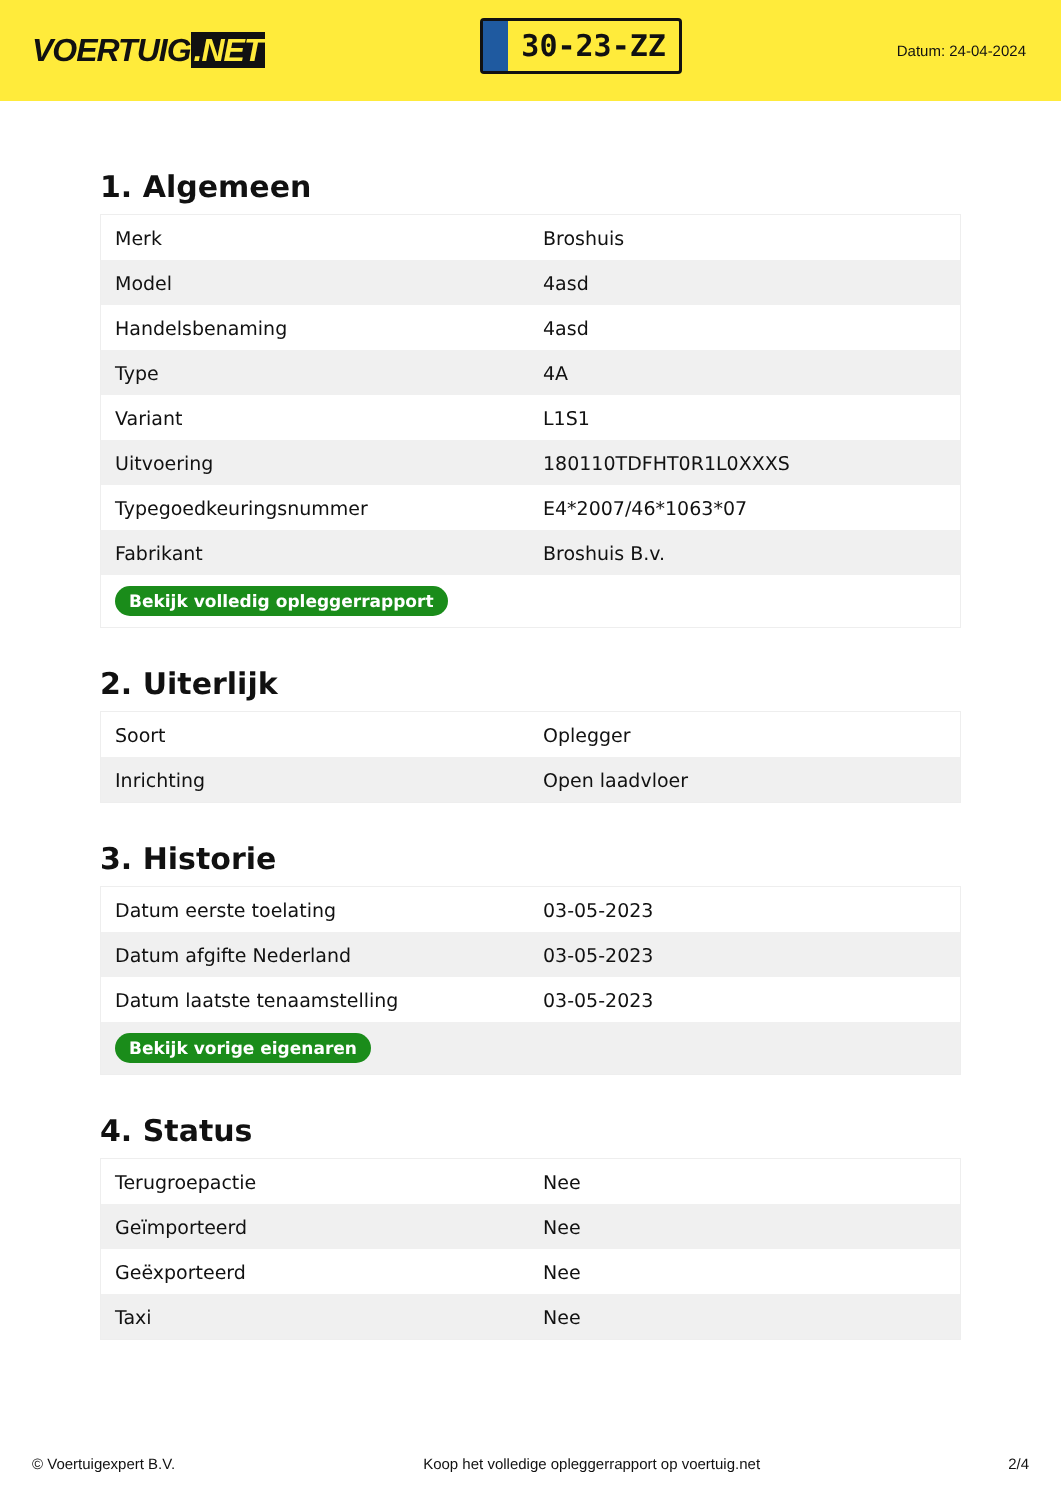VOERTUIG.NET
30-23-ZZ
Datum: 24-04-2024
1. Algemeen
| Merk | Broshuis |
| Model | 4asd |
| Handelsbenaming | 4asd |
| Type | 4A |
| Variant | L1S1 |
| Uitvoering | 180110TDFHT0R1L0XXXS |
| Typegoedkeuringsnummer | E4*2007/46*1063*07 |
| Fabrikant | Broshuis B.v. |
| Bekijk volledig opleggerrapport | |
2. Uiterlijk
| Soort | Oplegger |
| Inrichting | Open laadvloer |
3. Historie
| Datum eerste toelating | 03-05-2023 |
| Datum afgifte Nederland | 03-05-2023 |
| Datum laatste tenaamstelling | 03-05-2023 |
| Bekijk vorige eigenaren | |
4. Status
| Terugroepactie | Nee |
| Geïmporteerd | Nee |
| Geëxporteerd | Nee |
| Taxi | Nee |
© Voertuigexpert B.V. Koop het volledige opleggerrapport op voertuig.net 2/4